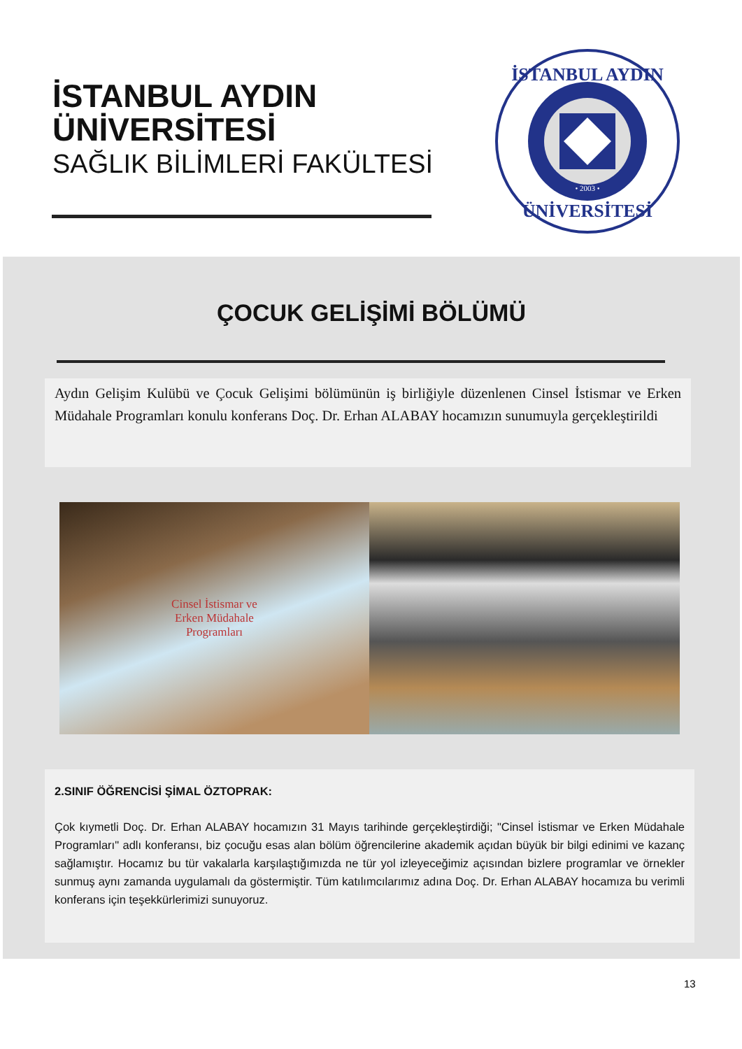İSTANBUL AYDIN
ÜNİVERSİTESİ
SAĞLIK BİLİMLERİ FAKÜLTESİ
İSTANBUL AYDIN
ÜNİVERSİTESİ
• 2003 •
ÇOCUK GELİŞİMİ BÖLÜMÜ
Aydın Gelişim Kulübü ve Çocuk Gelişimi bölümünün iş birliğiyle düzenlenen Cinsel İstismar ve Erken Müdahale Programları konulu konferans Doç. Dr. Erhan ALABAY hocamızın sunumuyla gerçekleştirildi
Cinsel İstismar ve
Erken Müdahale
Programları
2.SINIF ÖĞRENCİSİ ŞİMAL ÖZTOPRAK:
Çok kıymetli Doç. Dr. Erhan ALABAY hocamızın 31 Mayıs tarihinde gerçekleştirdiği; "Cinsel İstismar ve Erken Müdahale Programları" adlı konferansı, biz çocuğu esas alan bölüm öğrencilerine akademik açıdan büyük bir bilgi edinimi ve kazanç sağlamıştır. Hocamız bu tür vakalarla karşılaştığımızda ne tür yol izleyeceğimiz açısından bizlere programlar ve örnekler sunmuş aynı zamanda uygulamalı da göstermiştir. Tüm katılımcılarımız adına Doç. Dr. Erhan ALABAY hocamıza bu verimli konferans için teşekkürlerimizi sunuyoruz.
13